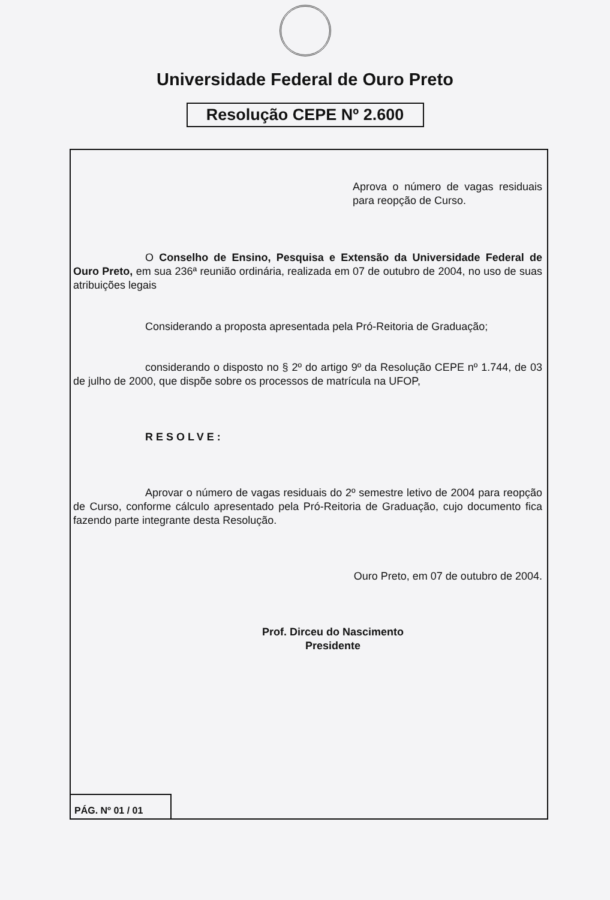Universidade Federal de Ouro Preto
Resolução CEPE Nº 2.600
Aprova o número de vagas residuais para reopção de Curso.
O Conselho de Ensino, Pesquisa e Extensão da Universidade Federal de Ouro Preto, em sua 236ª reunião ordinária, realizada em 07 de outubro de 2004, no uso de suas atribuições legais
Considerando a proposta apresentada pela Pró-Reitoria de Graduação;
considerando o disposto no § 2º do artigo 9º da Resolução CEPE nº 1.744, de 03 de julho de 2000, que dispõe sobre os processos de matrícula na UFOP,
RESOLVE:
Aprovar o número de vagas residuais do 2º semestre letivo de 2004 para reopção de Curso, conforme cálculo apresentado pela Pró-Reitoria de Graduação, cujo documento fica fazendo parte integrante desta Resolução.
Ouro Preto, em 07 de outubro de 2004.
Prof. Dirceu do Nascimento
Presidente
PÁG. Nº 01 / 01